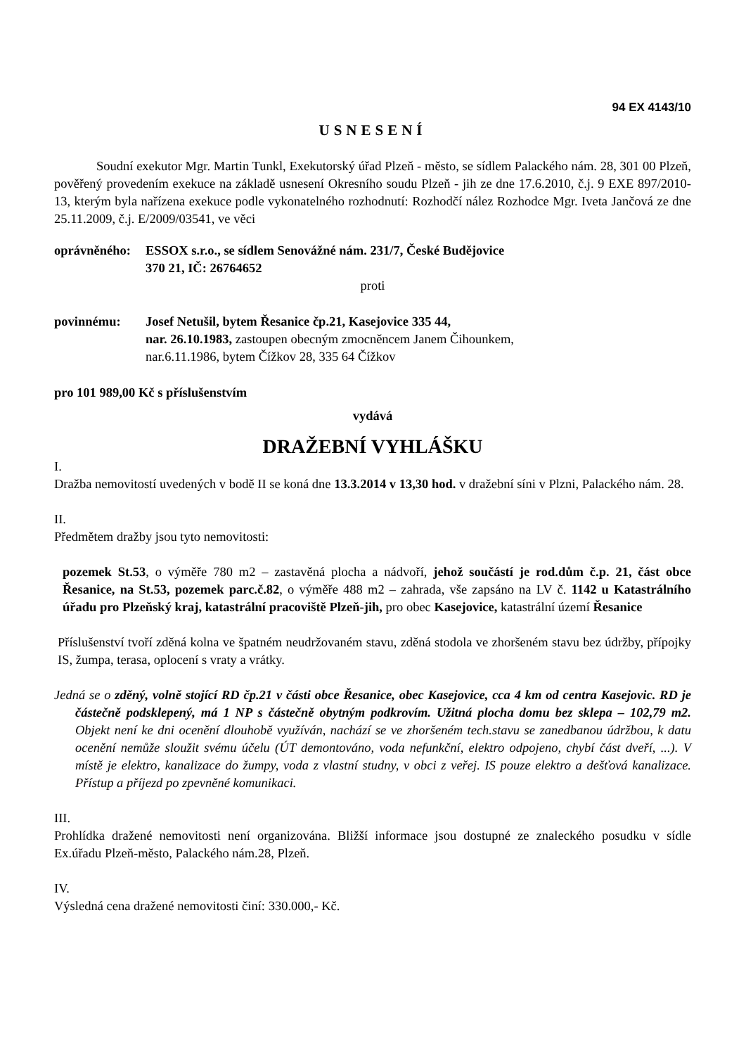94 EX 4143/10
USNESENÍ
Soudní exekutor Mgr. Martin Tunkl, Exekutorský úřad Plzeň - město, se sídlem Palackého nám. 28, 301 00 Plzeň, pověřený provedením exekuce na základě usnesení Okresního soudu Plzeň - jih ze dne 17.6.2010, č.j. 9 EXE 897/2010-13, kterým byla nařízena exekuce podle vykonatelného rozhodnutí: Rozhodčí nález Rozhodce Mgr. Iveta Jančová ze dne 25.11.2009, č.j. E/2009/03541, ve věci
oprávněného:
ESSOX s.r.o., se sídlem Senovážné nám. 231/7, České Budějovice
370 21, IČ: 26764652
proti
povinnému: Josef Netušil, bytem Řesanice čp.21, Kasejovice 335 44,
nar. 26.10.1983, zastoupen obecným zmocněncem Janem Čihounkem,
nar.6.11.1986, bytem Čížkov 28, 335 64 Čížkov
pro 101 989,00 Kč s příslušenstvím
vydává
DRAŽEBNÍ VYHLÁŠKU
I.
Dražba nemovitostí uvedených v bodě II se koná dne 13.3.2014 v 13,30 hod. v dražební síni v Plzni, Palackého nám. 28.
II.
Předmětem dražby jsou tyto nemovitosti:
pozemek St.53, o výměře 780 m2 – zastavěná plocha a nádvoří, jehož součástí je rod.dům č.p. 21, část obce Řesanice, na St.53, pozemek parc.č.82, o výměře 488 m2 – zahrada, vše zapsáno na LV č. 1142 u Katastrálního úřadu pro Plzeňský kraj, katastrální pracoviště Plzeň-jih, pro obec Kasejovice, katastrální území Řesanice
Příslušenství tvoří zděná kolna ve špatném neudržovaném stavu, zděná stodola ve zhoršeném stavu bez údržby, přípojky IS, žumpa, terasa, oplocení s vraty a vrátky.
Jedná se o zděný, volně stojící RD čp.21 v části obce Řesanice, obec Kasejovice, cca 4 km od centra Kasejovic. RD je částečně podsklepený, má 1 NP s částečně obytným podkrovím. Užitná plocha domu bez sklepa – 102,79 m2. Objekt není ke dni ocenění dlouhobě využíván, nachází se ve zhoršeném tech.stavu se zanedbanou údržbou, k datu ocenění nemůže sloužit svému účelu (ÚT demontováno, voda nefunkční, elektro odpojeno, chybí část dveří, ...). V místě je elektro, kanalizace do žumpy, voda z vlastní studny, v obci z veřej. IS pouze elektro a dešťová kanalizace. Přístup a příjezd po zpevněné komunikaci.
III.
Prohlídka dražené nemovitosti není organizována. Bližší informace jsou dostupné ze znaleckého posudku v sídle Ex.úřadu Plzeň-město, Palackého nám.28, Plzeň.
IV.
Výsledná cena dražené nemovitosti činí: 330.000,- Kč.